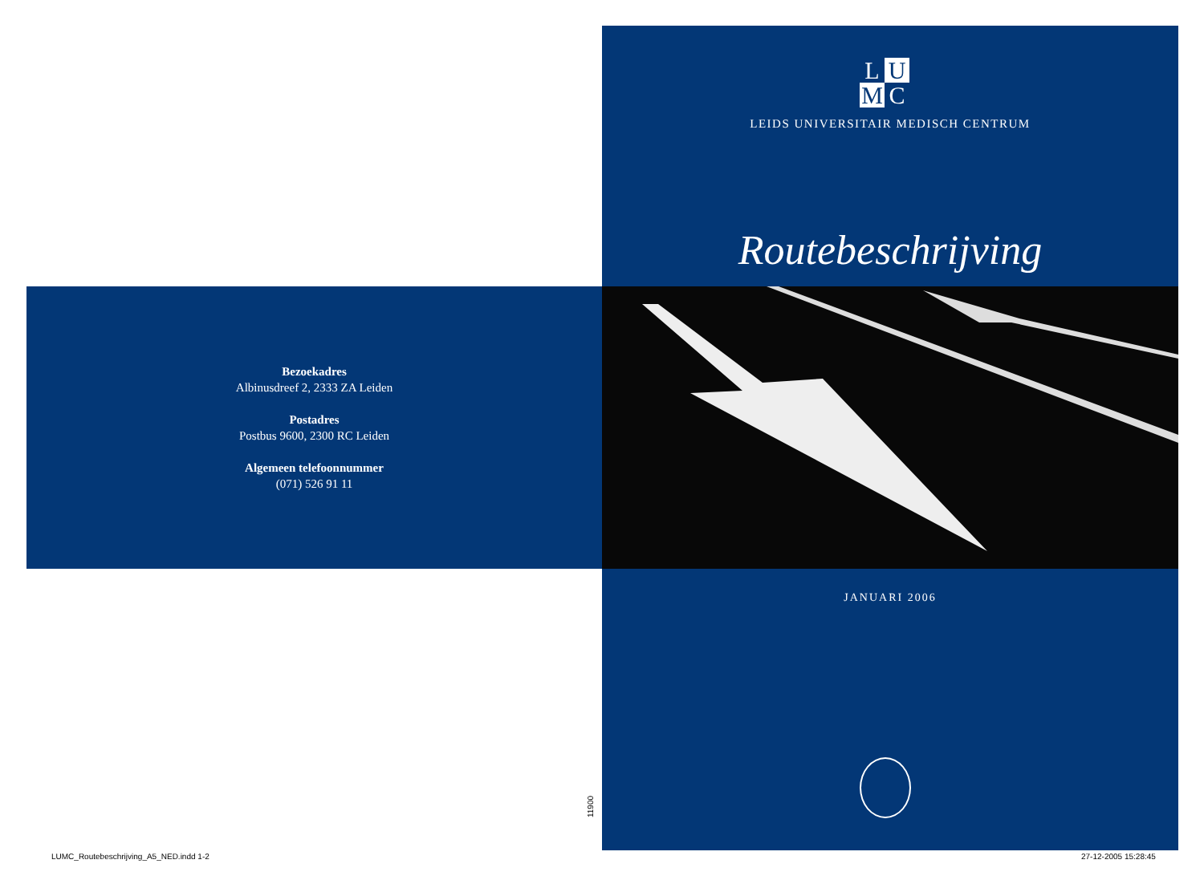L U M C
LEIDS UNIVERSITAIR MEDISCH CENTRUM
Routebeschrijving
JANUARI 2006
Bezoekadres
Albinusdreef 2, 2333 ZA Leiden
Postadres
Postbus 9600, 2300 RC Leiden
Algemeen telefoonnummer
(071) 526 91 11
11900
LUMC_Routebeschrijving_A5_NED.indd 1-2
27-12-2005 15:28:45